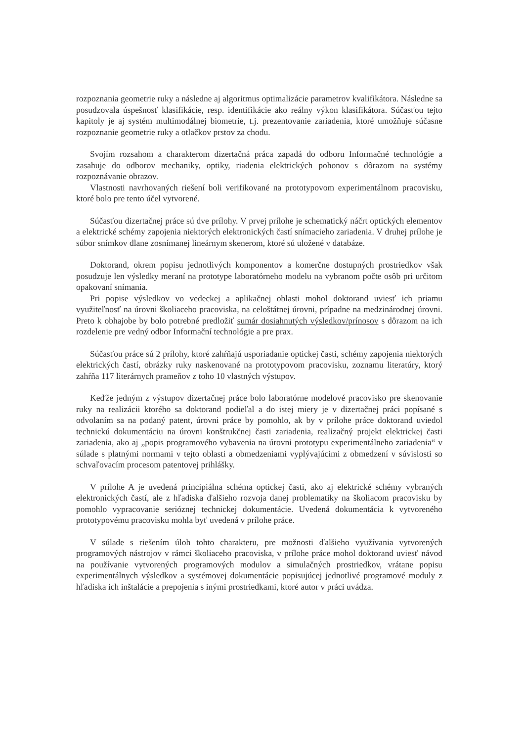rozpoznania geometrie ruky a následne aj algoritmus optimalizácie parametrov kvalifikátora. Následne sa posudzovala úspešnosť klasifikácie, resp. identifikácie ako reálny výkon klasifikátora. Súčasťou tejto kapitoly je aj systém multimodálnej biometrie, t.j. prezentovanie zariadenia, ktoré umožňuje súčasne rozpoznanie geometrie ruky a otlačkov prstov za chodu.
Svojím rozsahom a charakterom dizertačná práca zapadá do odboru Informačné technológie a zasahuje do odborov mechaniky, optiky, riadenia elektrických pohonov s dôrazom na systémy rozpoznávanie obrazov.
Vlastnosti navrhovaných riešení boli verifikované na prototypovom experimentálnom pracovisku, ktoré bolo pre tento účel vytvorené.
Súčasťou dizertačnej práce sú dve prílohy. V prvej prílohe je schematický náčrt optických elementov a elektrické schémy zapojenia niektorých elektronických častí snímacieho zariadenia. V druhej prílohe je súbor snímkov dlane zosnímanej lineárnym skenerom, ktoré sú uložené v databáze.
Doktorand, okrem popisu jednotlivých komponentov a komerčne dostupných prostriedkov však posudzuje len výsledky meraní na prototype laboratórneho modelu na vybranom počte osôb pri určitom opakovaní snímania.
Pri popise výsledkov vo vedeckej a aplikačnej oblasti mohol doktorand uviesť ich priamu využiteľnosť na úrovni školiaceho pracoviska, na celoštátnej úrovni, prípadne na medzinárodnej úrovni. Preto k obhajobe by bolo potrebné predložiť sumár dosiahnutých výsledkov/prínosov s dôrazom na ich rozdelenie pre vedný odbor Informační technológie a pre prax.
Súčasťou práce sú 2 prílohy, ktoré zahŕňajú usporiadanie optickej časti, schémy zapojenia niektorých elektrických častí, obrázky ruky naskenované na prototypovom pracovisku, zoznamu literatúry, ktorý zahŕňa 117 literárnych prameňov z toho 10 vlastných výstupov.
Keďže jedným z výstupov dizertačnej práce bolo laboratórne modelové pracovisko pre skenovanie ruky na realizácii ktorého sa doktorand podieľal a do istej miery je v dizertačnej práci popísané s odvolaním sa na podaný patent, úrovni práce by pomohlo, ak by v prílohe práce doktorand uviedol technickú dokumentáciu na úrovni konštrukčnej časti zariadenia, realizačný projekt elektrickej časti zariadenia, ako aj „popis programového vybavenia na úrovni prototypu experimentálneho zariadenia“ v súlade s platnými normami v tejto oblasti a obmedzeniami vyplývajúcimi z obmedzení v súvislosti so schvaľovacím procesom patentovej prihlášky.
V prílohe A je uvedená principiálna schéma optickej časti, ako aj elektrické schémy vybraných elektronických častí, ale z hľadiska ďalšieho rozvoja danej problematiky na školiacom pracovisku by pomohlo vypracovanie serióznej technickej dokumentácie. Uvedená dokumentácia k vytvoreného prototypovému pracovisku mohla byť uvedená v prílohe práce.
V súlade s riešením úloh tohto charakteru, pre možnosti ďalšieho využívania vytvorených programových nástrojov v rámci školiaceho pracoviska, v prílohe práce mohol doktorand uviesť návod na používanie vytvorených programových modulov a simulačných prostriedkov, vrátane popisu experimentálnych výsledkov a systémovej dokumentácie popisujúcej jednotlivé programové moduly z hľadiska ich inštalácie a prepojenia s inými prostriedkami, ktoré autor v práci uvádza.